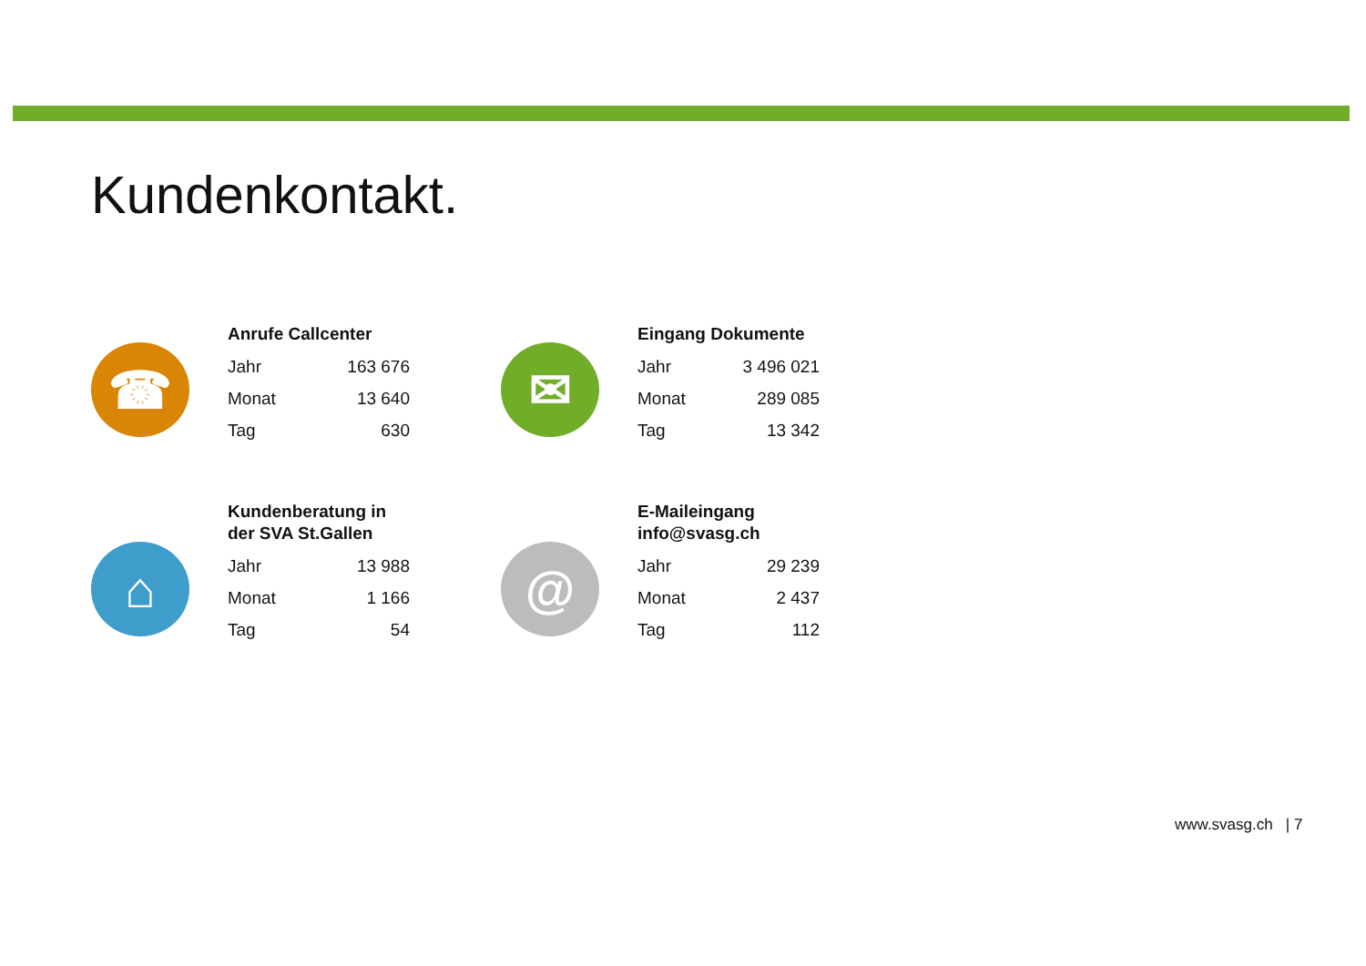Kundenkontakt.
☎
Anrufe Callcenter
| Jahr | 163 676 |
| Monat | 13 640 |
| Tag | 630 |
✉
Eingang Dokumente
| Jahr | 3 496 021 |
| Monat | 289 085 |
| Tag | 13 342 |
⌂
Kundenberatung in
der SVA St.Gallen
| Jahr | 13 988 |
| Monat | 1 166 |
| Tag | 54 |
@
E-Maileingang
info@svasg.ch
| Jahr | 29 239 |
| Monat | 2 437 |
| Tag | 112 |
www.svasg.ch | 7